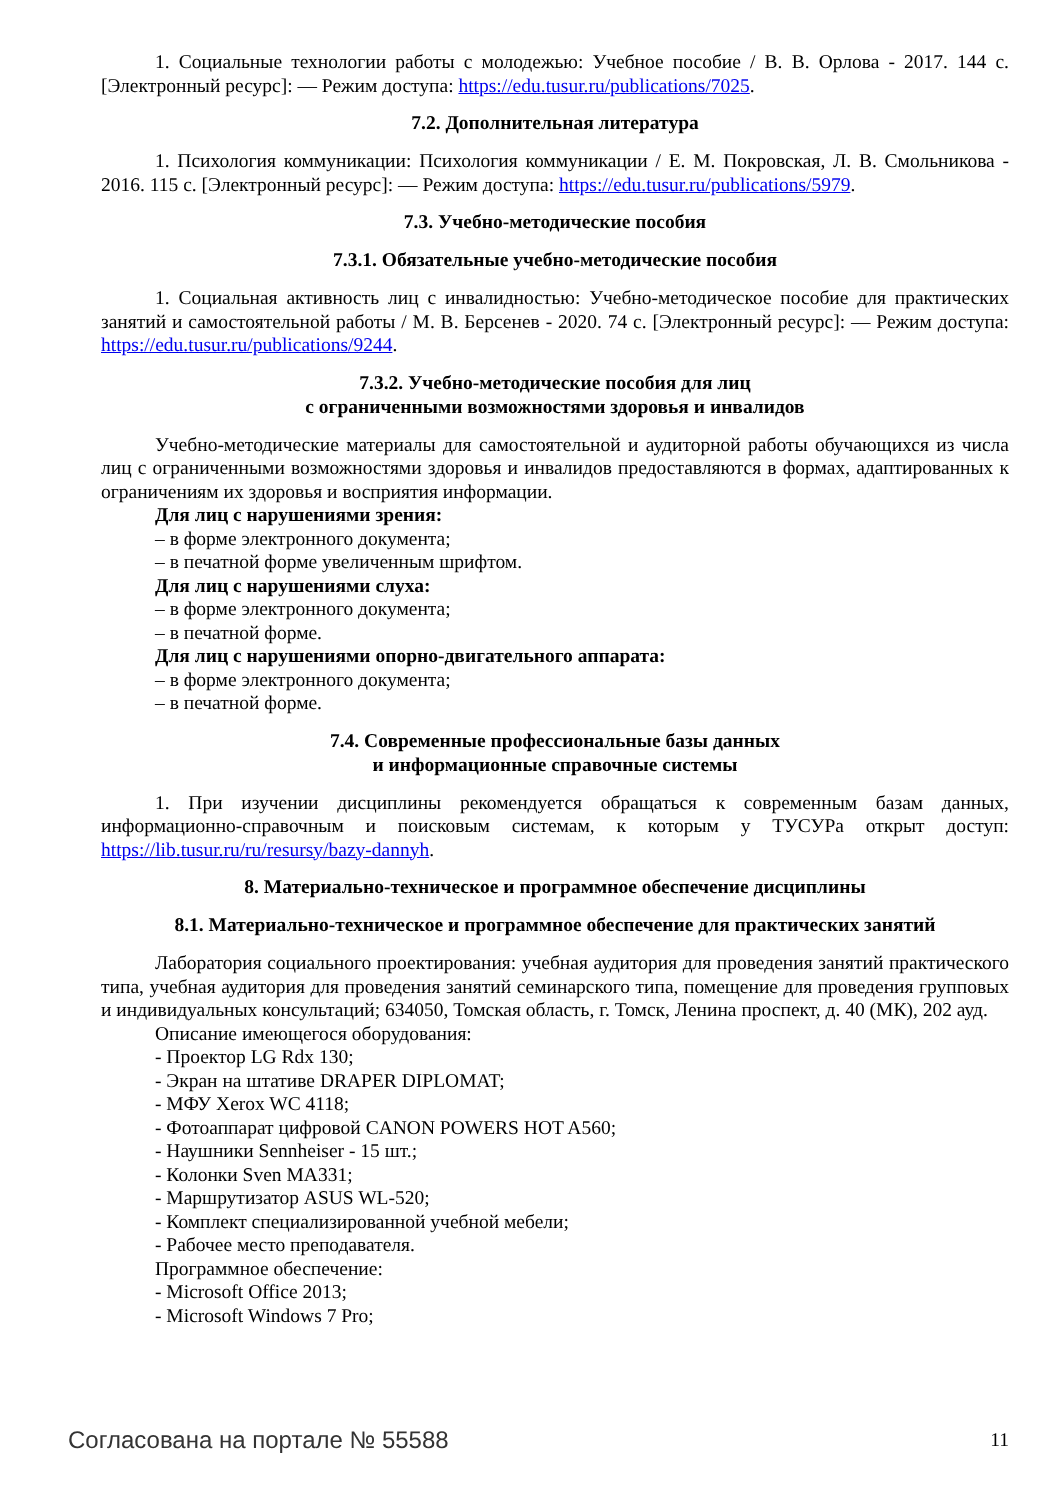1. Социальные технологии работы с молодежью: Учебное пособие / В. В. Орлова - 2017. 144 с. [Электронный ресурс]: — Режим доступа: https://edu.tusur.ru/publications/7025.
7.2. Дополнительная литература
1. Психология коммуникации: Психология коммуникации / Е. М. Покровская, Л. В. Смольникова - 2016. 115 с. [Электронный ресурс]: — Режим доступа: https://edu.tusur.ru/publications/5979.
7.3. Учебно-методические пособия
7.3.1. Обязательные учебно-методические пособия
1. Социальная активность лиц с инвалидностью: Учебно-методическое пособие для практических занятий и самостоятельной работы / М. В. Берсенев - 2020. 74 с. [Электронный ресурс]: — Режим доступа: https://edu.tusur.ru/publications/9244.
7.3.2. Учебно-методические пособия для лиц
с ограниченными возможностями здоровья и инвалидов
Учебно-методические материалы для самостоятельной и аудиторной работы обучающихся из числа лиц с ограниченными возможностями здоровья и инвалидов предоставляются в формах, адаптированных к ограничениям их здоровья и восприятия информации.
Для лиц с нарушениями зрения:
– в форме электронного документа;
– в печатной форме увеличенным шрифтом.
Для лиц с нарушениями слуха:
– в форме электронного документа;
– в печатной форме.
Для лиц с нарушениями опорно-двигательного аппарата:
– в форме электронного документа;
– в печатной форме.
7.4. Современные профессиональные базы данных
и информационные справочные системы
1. При изучении дисциплины рекомендуется обращаться к современным базам данных, информационно-справочным и поисковым системам, к которым у ТУСУРа открыт доступ: https://lib.tusur.ru/ru/resursy/bazy-dannyh.
8. Материально-техническое и программное обеспечение дисциплины
8.1. Материально-техническое и программное обеспечение для практических занятий
Лаборатория социального проектирования: учебная аудитория для проведения занятий практического типа, учебная аудитория для проведения занятий семинарского типа, помещение для проведения групповых и индивидуальных консультаций; 634050, Томская область, г. Томск, Ленина проспект, д. 40 (МК), 202 ауд.
Описание имеющегося оборудования:
- Проектор LG Rdx 130;
- Экран на штативе DRAPER DIPLOMAT;
- МФУ Xerox WC 4118;
- Фотоаппарат цифровой CANON POWERS HOT A560;
- Наушники Sennheiser - 15 шт.;
- Колонки Sven MA331;
- Маршрутизатор ASUS WL-520;
- Комплект специализированной учебной мебели;
- Рабочее место преподавателя.
Программное обеспечение:
- Microsoft Office 2013;
- Microsoft Windows 7 Pro;
Согласована на портале № 55588 11